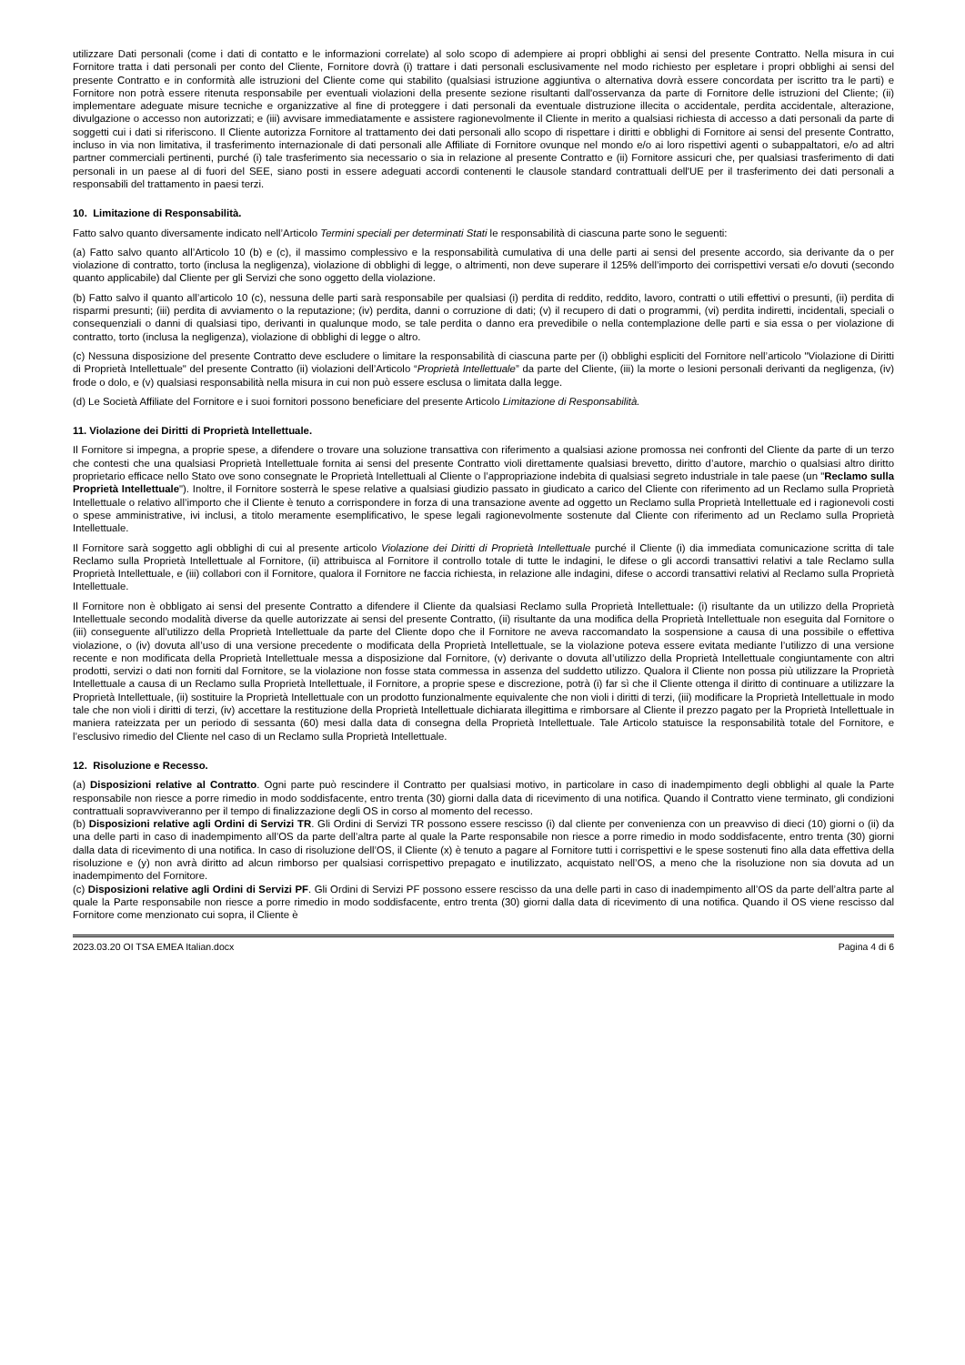utilizzare Dati personali (come i dati di contatto e le informazioni correlate) al solo scopo di adempiere ai propri obblighi ai sensi del presente Contratto. Nella misura in cui Fornitore tratta i dati personali per conto del Cliente, Fornitore dovrà (i) trattare i dati personali esclusivamente nel modo richiesto per espletare i propri obblighi ai sensi del presente Contratto e in conformità alle istruzioni del Cliente come qui stabilito (qualsiasi istruzione aggiuntiva o alternativa dovrà essere concordata per iscritto tra le parti) e Fornitore non potrà essere ritenuta responsabile per eventuali violazioni della presente sezione risultanti dall'osservanza da parte di Fornitore delle istruzioni del Cliente; (ii) implementare adeguate misure tecniche e organizzative al fine di proteggere i dati personali da eventuale distruzione illecita o accidentale, perdita accidentale, alterazione, divulgazione o accesso non autorizzati; e (iii) avvisare immediatamente e assistere ragionevolmente il Cliente in merito a qualsiasi richiesta di accesso a dati personali da parte di soggetti cui i dati si riferiscono. Il Cliente autorizza Fornitore al trattamento dei dati personali allo scopo di rispettare i diritti e obblighi di Fornitore ai sensi del presente Contratto, incluso in via non limitativa, il trasferimento internazionale di dati personali alle Affiliate di Fornitore ovunque nel mondo e/o ai loro rispettivi agenti o subappaltatori, e/o ad altri partner commerciali pertinenti, purché (i) tale trasferimento sia necessario o sia in relazione al presente Contratto e (ii) Fornitore assicuri che, per qualsiasi trasferimento di dati personali in un paese al di fuori del SEE, siano posti in essere adeguati accordi contenenti le clausole standard contrattuali dell'UE per il trasferimento dei dati personali a responsabili del trattamento in paesi terzi.
10. Limitazione di Responsabilità.
Fatto salvo quanto diversamente indicato nell’Articolo Termini speciali per determinati Stati le responsabilità di ciascuna parte sono le seguenti:
(a) Fatto salvo quanto all’Articolo 10 (b) e (c), il massimo complessivo e la responsabilità cumulativa di una delle parti ai sensi del presente accordo, sia derivante da o per violazione di contratto, torto (inclusa la negligenza), violazione di obblighi di legge, o altrimenti, non deve superare il 125% dell’importo dei corrispettivi versati e/o dovuti (secondo quanto applicabile) dal Cliente per gli Servizi che sono oggetto della violazione.
(b) Fatto salvo il quanto all’articolo 10 (c), nessuna delle parti sarà responsabile per qualsiasi (i) perdita di reddito, reddito, lavoro, contratti o utili effettivi o presunti, (ii) perdita di risparmi presunti; (iii) perdita di avviamento o la reputazione; (iv) perdita, danni o corruzione di dati; (v) il recupero di dati o programmi, (vi) perdita indiretti, incidentali, speciali o consequenziali o danni di qualsiasi tipo, derivanti in qualunque modo, se tale perdita o danno era prevedibile o nella contemplazione delle parti e sia essa o per violazione di contratto, torto (inclusa la negligenza), violazione di obblighi di legge o altro.
(c) Nessuna disposizione del presente Contratto deve escludere o limitare la responsabilità di ciascuna parte per (i) obblighi espliciti del Fornitore nell’articolo "Violazione di Diritti di Proprietà Intellettuale" del presente Contratto (ii) violazioni dell’Articolo “Proprietà Intellettuale” da parte del Cliente, (iii) la morte o lesioni personali derivanti da negligenza, (iv) frode o dolo, e (v) qualsiasi responsabilità nella misura in cui non può essere esclusa o limitata dalla legge.
(d) Le Società Affiliate del Fornitore e i suoi fornitori possono beneficiare del presente Articolo Limitazione di Responsabilità.
11. Violazione dei Diritti di Proprietà Intellettuale.
Il Fornitore si impegna, a proprie spese, a difendere o trovare una soluzione transattiva con riferimento a qualsiasi azione promossa nei confronti del Cliente da parte di un terzo che contesti che una qualsiasi Proprietà Intellettuale fornita ai sensi del presente Contratto violi direttamente qualsiasi brevetto, diritto d’autore, marchio o qualsiasi altro diritto proprietario efficace nello Stato ove sono consegnate le Proprietà Intellettuali al Cliente o l’appropriazione indebita di qualsiasi segreto industriale in tale paese (un "Reclamo sulla Proprietà Intellettuale"). Inoltre, il Fornitore sosterrà le spese relative a qualsiasi giudizio passato in giudicato a carico del Cliente con riferimento ad un Reclamo sulla Proprietà Intellettuale o relativo all’importo che il Cliente è tenuto a corrispondere in forza di una transazione avente ad oggetto un Reclamo sulla Proprietà Intellettuale ed i ragionevoli costi o spese amministrative, ivi inclusi, a titolo meramente esemplificativo, le spese legali ragionevolmente sostenute dal Cliente con riferimento ad un Reclamo sulla Proprietà Intellettuale.
Il Fornitore sarà soggetto agli obblighi di cui al presente articolo Violazione dei Diritti di Proprietà Intellettuale purché il Cliente (i) dia immediata comunicazione scritta di tale Reclamo sulla Proprietà Intellettuale al Fornitore, (ii) attribuisca al Fornitore il controllo totale di tutte le indagini, le difese o gli accordi transattivi relativi a tale Reclamo sulla Proprietà Intellettuale, e (iii) collabori con il Fornitore, qualora il Fornitore ne faccia richiesta, in relazione alle indagini, difese o accordi transattivi relativi al Reclamo sulla Proprietà Intellettuale.
Il Fornitore non è obbligato ai sensi del presente Contratto a difendere il Cliente da qualsiasi Reclamo sulla Proprietà Intellettuale: (i) risultante da un utilizzo della Proprietà Intellettuale secondo modalità diverse da quelle autorizzate ai sensi del presente Contratto, (ii) risultante da una modifica della Proprietà Intellettuale non eseguita dal Fornitore o (iii) conseguente all’utilizzo della Proprietà Intellettuale da parte del Cliente dopo che il Fornitore ne aveva raccomandato la sospensione a causa di una possibile o effettiva violazione, o (iv) dovuta all’uso di una versione precedente o modificata della Proprietà Intellettuale, se la violazione poteva essere evitata mediante l’utilizzo di una versione recente e non modificata della Proprietà Intellettuale messa a disposizione dal Fornitore, (v) derivante o dovuta all’utilizzo della Proprietà Intellettuale congiuntamente con altri prodotti, servizi o dati non forniti dal Fornitore, se la violazione non fosse stata commessa in assenza del suddetto utilizzo. Qualora il Cliente non possa più utilizzare la Proprietà Intellettuale a causa di un Reclamo sulla Proprietà Intellettuale, il Fornitore, a proprie spese e discrezione, potrà (i) far sì che il Cliente ottenga il diritto di continuare a utilizzare la Proprietà Intellettuale, (ii) sostituire la Proprietà Intellettuale con un prodotto funzionalmente equivalente che non violi i diritti di terzi, (iii) modificare la Proprietà Intellettuale in modo tale che non violi i diritti di terzi, (iv) accettare la restituzione della Proprietà Intellettuale dichiarata illegittima e rimborsare al Cliente il prezzo pagato per la Proprietà Intellettuale in maniera rateizzata per un periodo di sessanta (60) mesi dalla data di consegna della Proprietà Intellettuale. Tale Articolo statuisce la responsabilità totale del Fornitore, e l’esclusivo rimedio del Cliente nel caso di un Reclamo sulla Proprietà Intellettuale.
12. Risoluzione e Recesso.
(a) Disposizioni relative al Contratto. Ogni parte può rescindere il Contratto per qualsiasi motivo, in particolare in caso di inadempimento degli obblighi al quale la Parte responsabile non riesce a porre rimedio in modo soddisfacente, entro trenta (30) giorni dalla data di ricevimento di una notifica. Quando il Contratto viene terminato, gli condizioni contrattuali sopravviveranno per il tempo di finalizzazione degli OS in corso al momento del recesso.
(b) Disposizioni relative agli Ordini di Servizi TR. Gli Ordini di Servizi TR possono essere rescisso (i) dal cliente per convenienza con un preavviso di dieci (10) giorni o (ii) da una delle parti in caso di inadempimento all’OS da parte dell’altra parte al quale la Parte responsabile non riesce a porre rimedio in modo soddisfacente, entro trenta (30) giorni dalla data di ricevimento di una notifica. In caso di risoluzione dell’OS, il Cliente (x) è tenuto a pagare al Fornitore tutti i corrispettivi e le spese sostenuti fino alla data effettiva della risoluzione e (y) non avrà diritto ad alcun rimborso per qualsiasi corrispettivo prepagato e inutilizzato, acquistato nell’OS, a meno che la risoluzione non sia dovuta ad un inadempimento del Fornitore.
(c) Disposizioni relative agli Ordini di Servizi PF. Gli Ordini di Servizi PF possono essere rescisso da una delle parti in caso di inadempimento all’OS da parte dell’altra parte al quale la Parte responsabile non riesce a porre rimedio in modo soddisfacente, entro trenta (30) giorni dalla data di ricevimento di una notifica. Quando il OS viene rescisso dal Fornitore come menzionato cui sopra, il Cliente è
2023.03.20 OI TSA EMEA Italian.docx Pagina 4 di 6